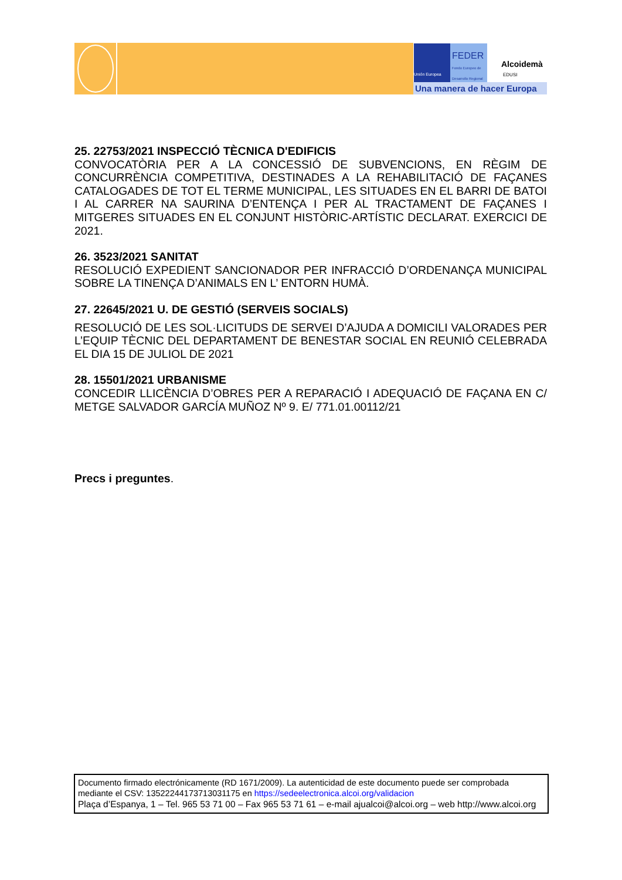Unión Europea
FEDER
Fondo Europeo de Desarrollo Regional
Alcoidemà
EDUSI
Una manera de hacer Europa
25. 22753/2021 INSPECCIÓ TÈCNICA D'EDIFICIS
CONVOCATÒRIA PER A LA CONCESSIÓ DE SUBVENCIONS, EN RÈGIM DE CONCURRÈNCIA COMPETITIVA, DESTINADES A LA REHABILITACIÓ DE FAÇANES CATALOGADES DE TOT EL TERME MUNICIPAL, LES SITUADES EN EL BARRI DE BATOI I AL CARRER NA SAURINA D’ENTENÇA I PER AL TRACTAMENT DE FAÇANES I MITGERES SITUADES EN EL CONJUNT HISTÒRIC-ARTÍSTIC DECLARAT. EXERCICI DE 2021.
26. 3523/2021 SANITAT
RESOLUCIÓ EXPEDIENT SANCIONADOR PER INFRACCIÓ D’ORDENANÇA MUNICIPAL SOBRE LA TINENÇA D’ANIMALS EN L’ ENTORN HUMÀ.
27. 22645/2021 U. DE GESTIÓ (SERVEIS SOCIALS)
RESOLUCIÓ DE LES SOL·LICITUDS DE SERVEI D’AJUDA A DOMICILI VALORADES PER L’EQUIP TÈCNIC DEL DEPARTAMENT DE BENESTAR SOCIAL EN REUNIÓ CELEBRADA EL DIA 15 DE JULIOL DE 2021
28. 15501/2021 URBANISME
CONCEDIR LLICÈNCIA D’OBRES PER A REPARACIÓ I ADEQUACIÓ DE FAÇANA EN C/ METGE SALVADOR GARCÍA MUÑOZ Nº 9. E/ 771.01.00112/21
Precs i preguntes.
Documento firmado electrónicamente (RD 1671/2009). La autenticidad de este documento puede ser comprobada mediante el CSV: 13522244173713031175 en https://sedeelectronica.alcoi.org/validacion
Plaça d’Espanya, 1 – Tel. 965 53 71 00 – Fax 965 53 71 61 – e-mail ajualcoi@alcoi.org – web http://www.alcoi.org